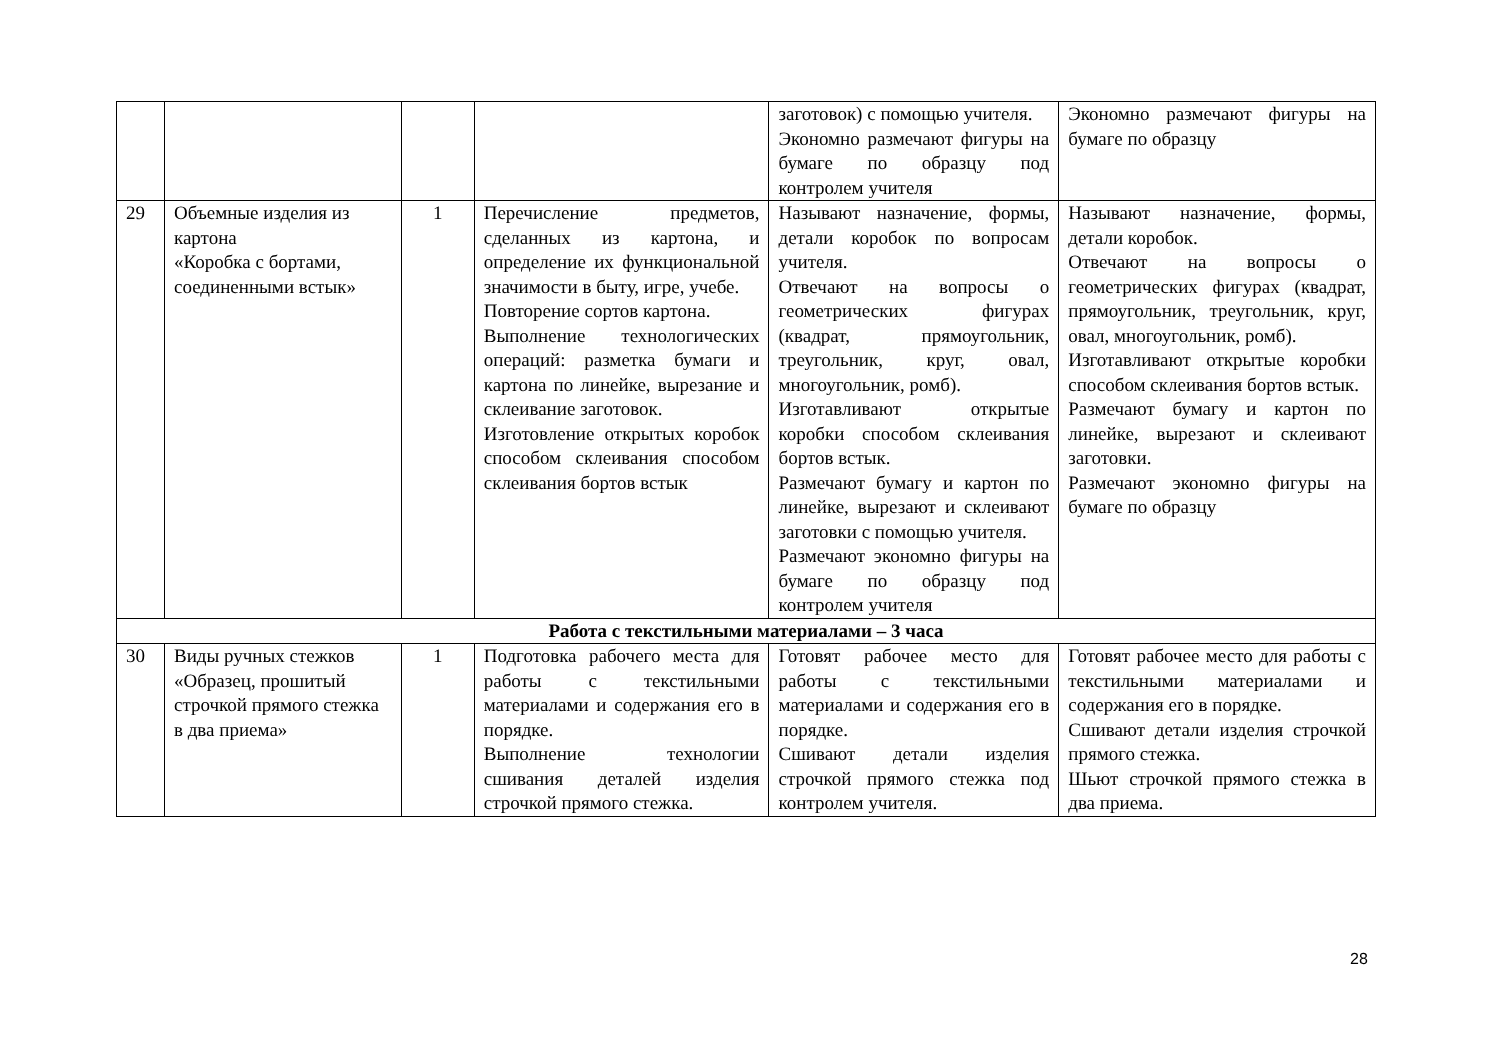| | | | | заготовок) с помощью учителя. Экономно размечают фигуры на бумаге по образцу под контролем учителя | Экономно размечают фигуры на бумаге по образцу |
| 29 | Объемные изделия из картона «Коробка с бортами, соединенными встык» | 1 | Перечисление предметов, сделанных из картона, и определение их функциональной значимости в быту, игре, учебе. Повторение сортов картона. Выполнение технологических операций: разметка бумаги и картона по линейке, вырезание и склеивание заготовок. Изготовление открытых коробок способом склеивания способом склеивания бортов встык | Называют назначение, формы, детали коробок по вопросам учителя. Отвечают на вопросы о геометрических фигурах (квадрат, прямоугольник, треугольник, круг, овал, многоугольник, ромб). Изготавливают открытые коробки способом склеивания бортов встык. Размечают бумагу и картон по линейке, вырезают и склеивают заготовки с помощью учителя. Размечают экономно фигуры на бумаге по образцу под контролем учителя | Называют назначение, формы, детали коробок. Отвечают на вопросы о геометрических фигурах (квадрат, прямоугольник, треугольник, круг, овал, многоугольник, ромб). Изготавливают открытые коробки способом склеивания бортов встык. Размечают бумагу и картон по линейке, вырезают и склеивают заготовки. Размечают экономно фигуры на бумаге по образцу |
| Работа с текстильными материалами – 3 часа | | | | | |
| 30 | Виды ручных стежков «Образец, прошитый строчкой прямого стежка в два приема» | 1 | Подготовка рабочего места для работы с текстильными материалами и содержания его в порядке. Выполнение технологии сшивания деталей изделия строчкой прямого стежка. | Готовят рабочее место для работы с текстильными материалами и содержания его в порядке. Сшивают детали изделия строчкой прямого стежка под контролем учителя. | Готовят рабочее место для работы с текстильными материалами и содержания его в порядке. Сшивают детали изделия строчкой прямого стежка. Шьют строчкой прямого стежка в два приема. |
28